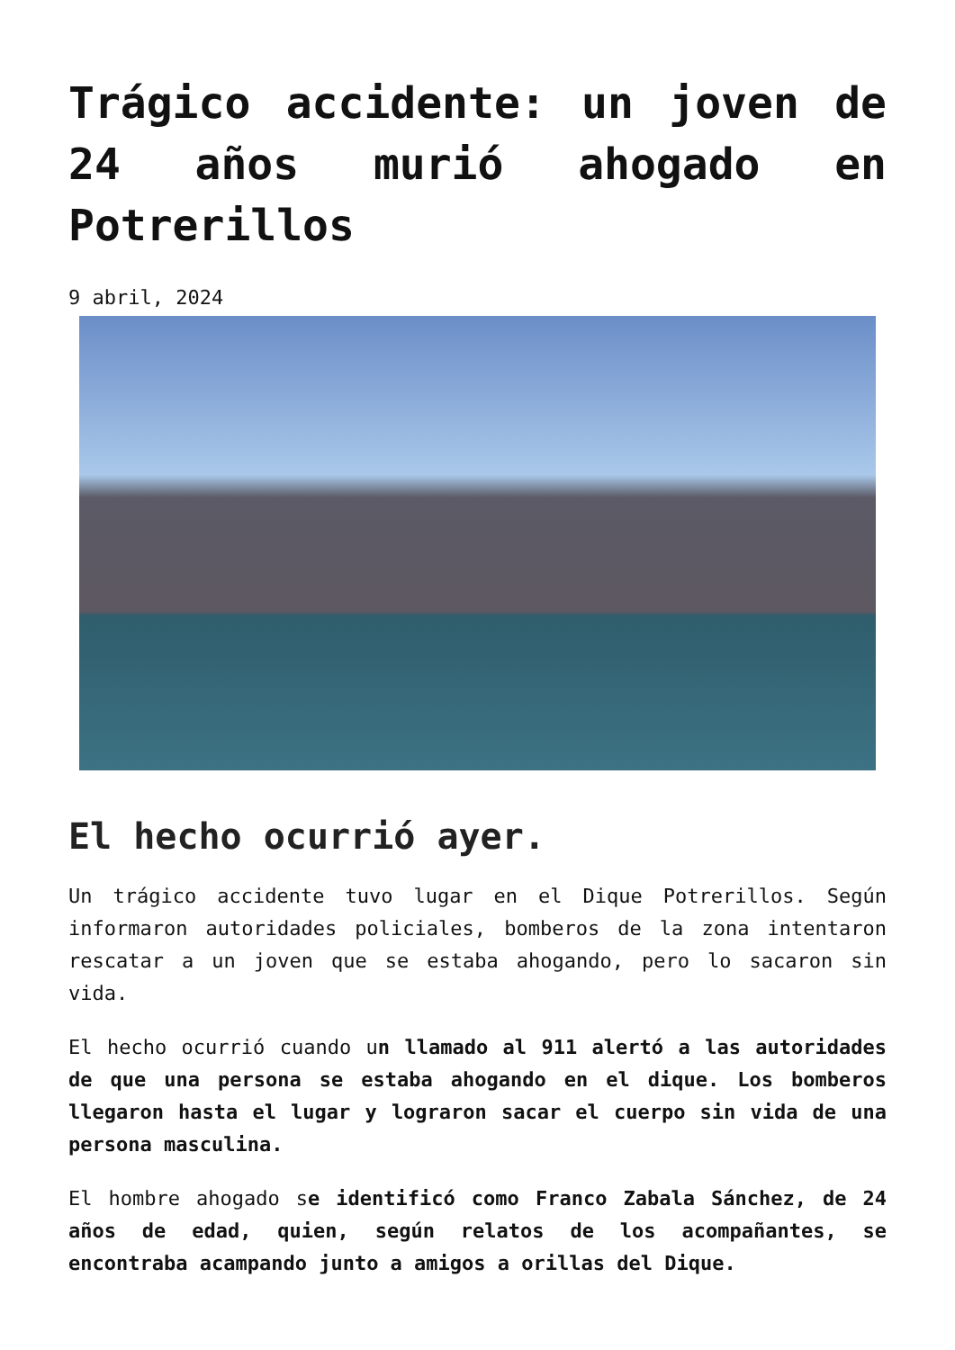Trágico accidente: un joven de 24 años murió ahogado en Potrerillos
9 abril, 2024
El hecho ocurrió ayer.
Un trágico accidente tuvo lugar en el Dique Potrerillos. Según informaron autoridades policiales, bomberos de la zona intentaron rescatar a un joven que se estaba ahogando, pero lo sacaron sin vida.
El hecho ocurrió cuando un llamado al 911 alertó a las autoridades de que una persona se estaba ahogando en el dique. Los bomberos llegaron hasta el lugar y lograron sacar el cuerpo sin vida de una persona masculina.
El hombre ahogado se identificó como Franco Zabala Sánchez, de 24 años de edad, quien, según relatos de los acompañantes, se encontraba acampando junto a amigos a orillas del Dique.